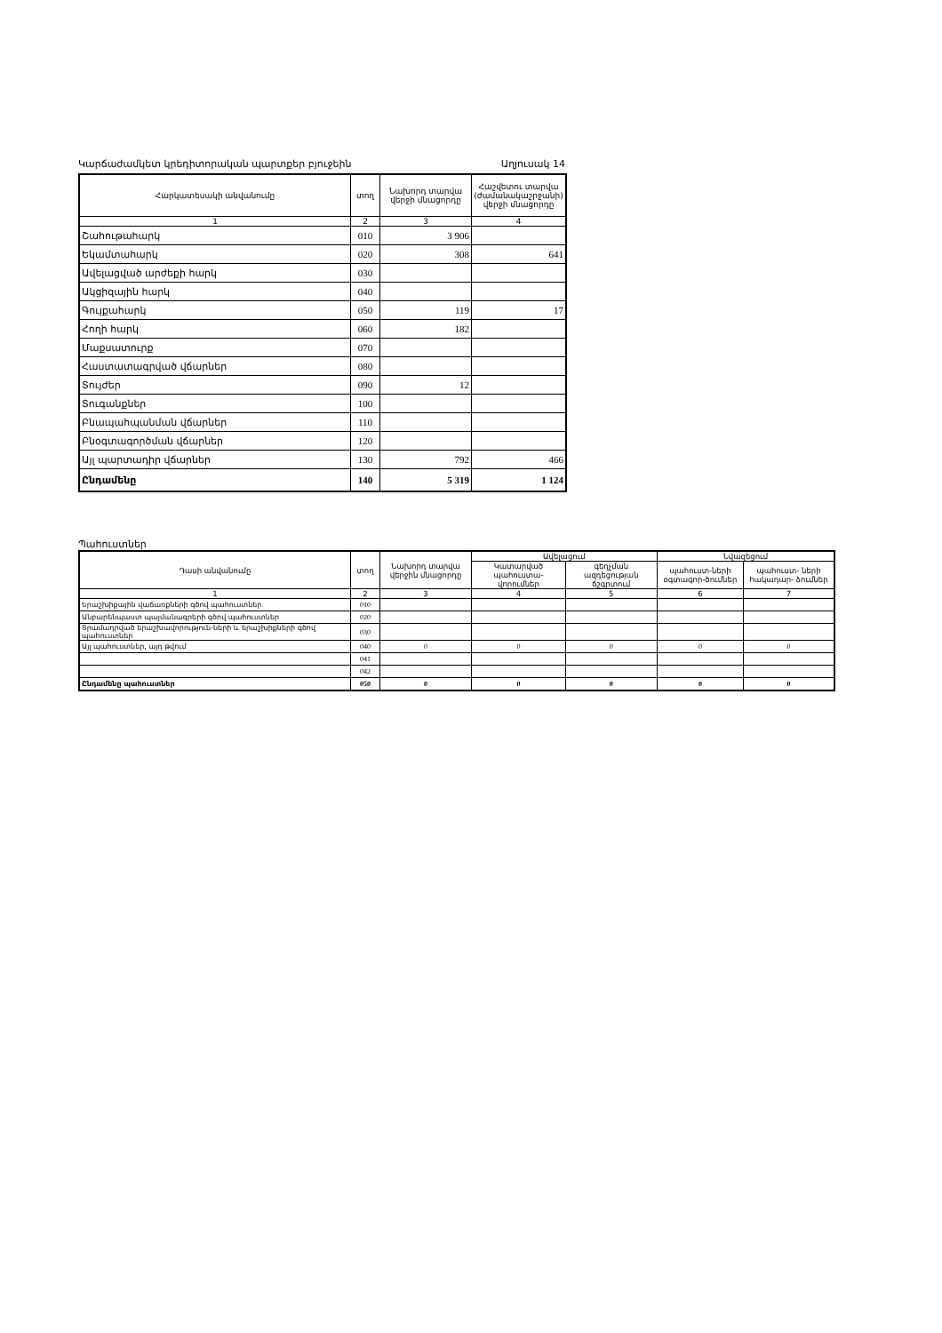Կարճաժամկետ կրեդիտորական պարտքեր բյուջեին Աղյուսակ 14
| Հարկատեսակի անվանումը | տող | Նախորդ տարվա վերջի մնացորդը | Հաշվետու տարվա (ժամանակաշրջանի) վերջի մնացորդը |
| --- | --- | --- | --- |
| 1 | 2 | 3 | 4 |
| Շահութահարկ | 010 | 3 906 | |
| Եկամտահարկ | 020 | 308 | 641 |
| Ավելացված արժեքի հարկ | 030 | | |
| Ակցիզային հարկ | 040 | | |
| Գույքահարկ | 050 | 119 | 17 |
| Հողի հարկ | 060 | 182 | |
| Մաքսատուրք | 070 | | |
| Հաստատագրված վճարներ | 080 | | |
| Տույժեր | 090 | 12 | |
| Տուգանքներ | 100 | | |
| Բնապահպանման վճարներ | 110 | | |
| Բնօգտագործման վճարներ | 120 | | |
| Այլ պարտադիր վճարներ | 130 | 792 | 466 |
| Ընդամենը | 140 | 5 319 | 1 124 |
Պահուստներ
| Դասի անվանումը | տող | Նախորդ տարվա վերջին մնացորդը | Ավելացում | | Նվազեցում | |
| --- | --- | --- | --- | --- | --- | --- |
| | | | Կատարված պահուստա- վորումներ | գեղչման ազդեցության ճշգրտում | պահուստ-ների օգտագոր-ծումներ | պահուստ- ների հակադար- ձումներ |
| 1 | 2 | 3 | 4 | 5 | 6 | 7 |
| Երաշխիքային վաճառքների գծով պահուստներ | 010 | | | | | |
| Անբարենպաստ պայմանագրերի գծով պահուստներ | 020 | | | | | |
| Տրամադրված երաշխավորություն-ների և երաշխիքների գծով պահուստներ | 030 | | | | | |
| Այլ պահուստներ, այդ թվում | 040 | 0 | 0 | 0 | 0 | 0 |
| | 041 | | | | | |
| | 042 | | | | | |
| Ընդամենը պահուստներ | 050 | 0 | 0 | 0 | 0 | 0 |